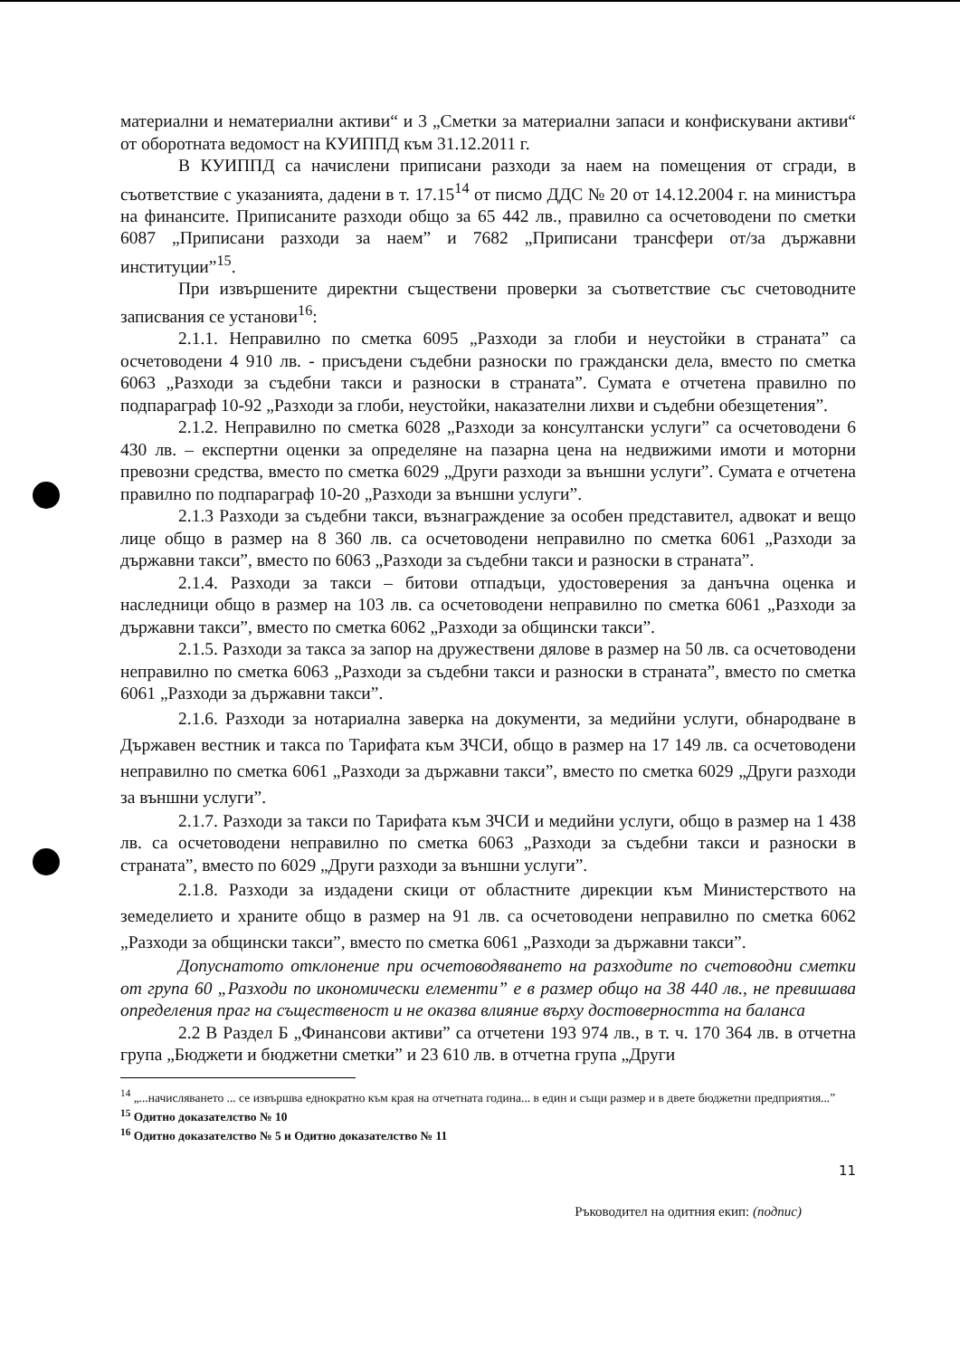материални и нематериални активи“ и 3 „Сметки за материални запаси и конфискувани активи“ от оборотната ведомост на КУИППД към 31.12.2011 г.
В КУИППД са начислени приписани разходи за наем на помещения от сгради, в съответствие с указанията, дадени в т. 17.15<sup>14</sup> от писмо ДДС № 20 от 14.12.2004 г. на министъра на финансите. Приписаните разходи общо за 65 442 лв., правилно са осчетоводени по сметки 6087 „Приписани разходи за наем” и 7682 „Приписани трансфери от/за държавни институции”<sup>15</sup>.
При извършените директни съществени проверки за съответствие със счетоводните записвания се установи<sup>16</sup>:
2.1.1. Неправилно по сметка 6095 „Разходи за глоби и неустойки в страната” са осчетоводени 4 910 лв. - присъдени съдебни разноски по граждански дела, вместо по сметка 6063 „Разходи за съдебни такси и разноски в страната”. Сумата е отчетена правилно по подпараграф 10-92 „Разходи за глоби, неустойки, наказателни лихви и съдебни обезщетения”.
2.1.2. Неправилно по сметка 6028 „Разходи за консултански услуги” са осчетоводени 6 430 лв. – експертни оценки за определяне на пазарна цена на недвижими имоти и моторни превозни средства, вместо по сметка 6029 „Други разходи за външни услуги”. Сумата е отчетена правилно по подпараграф 10-20 „Разходи за външни услуги”.
2.1.3 Разходи за съдебни такси, възнаграждение за особен представител, адвокат и вещо лице общо в размер на 8 360 лв. са осчетоводени неправилно по сметка 6061 „Разходи за държавни такси”, вместо по 6063 „Разходи за съдебни такси и разноски в страната”.
2.1.4. Разходи за такси – битови отпадъци, удостоверения за данъчна оценка и наследници общо в размер на 103 лв. са осчетоводени неправилно по сметка 6061 „Разходи за държавни такси”, вместо по сметка 6062 „Разходи за общински такси”.
2.1.5. Разходи за такса за запор на дружествени дялове в размер на 50 лв. са осчетоводени неправилно по сметка 6063 „Разходи за съдебни такси и разноски в страната”, вместо по сметка 6061 „Разходи за държавни такси”.
2.1.6. Разходи за нотариална заверка на документи, за медийни услуги, обнародване в Държавен вестник и такса по Тарифата към ЗЧСИ, общо в размер на 17 149 лв. са осчетоводени неправилно по сметка 6061 „Разходи за държавни такси”, вместо по сметка 6029 „Други разходи за външни услуги”.
2.1.7. Разходи за такси по Тарифата към ЗЧСИ и медийни услуги, общо в размер на 1 438 лв. са осчетоводени неправилно по сметка 6063 „Разходи за съдебни такси и разноски в страната”, вместо по 6029 „Други разходи за външни услуги”.
2.1.8. Разходи за издадени скици от областните дирекции към Министерството на земеделието и храните общо в размер на 91 лв. са осчетоводени неправилно по сметка 6062 „Разходи за общински такси”, вместо по сметка 6061 „Разходи за държавни такси”.
Допуснатото отклонение при осчетоводяването на разходите по счетоводни сметки от група 60 „Разходи по икономически елементи” е в размер общо на 38 440 лв., не превишава определения праг на същественост и не оказва влияние върху достоверността на баланса
2.2 В Раздел Б „Финансови активи” са отчетени 193 974 лв., в т. ч. 170 364 лв. в отчетна група „Бюджети и бюджетни сметки” и 23 610 лв. в отчетна група „Други
<sup>14</sup> „...начисляването ... се извършва еднократно към края на отчетната година... в един и същи размер и в двете бюджетни предприятия...”
<sup>15</sup> Одитно доказателство № 10
<sup>16</sup> Одитно доказателство № 5 и Одитно доказателство № 11
11
Ръководител на одитния екип: (подпис)